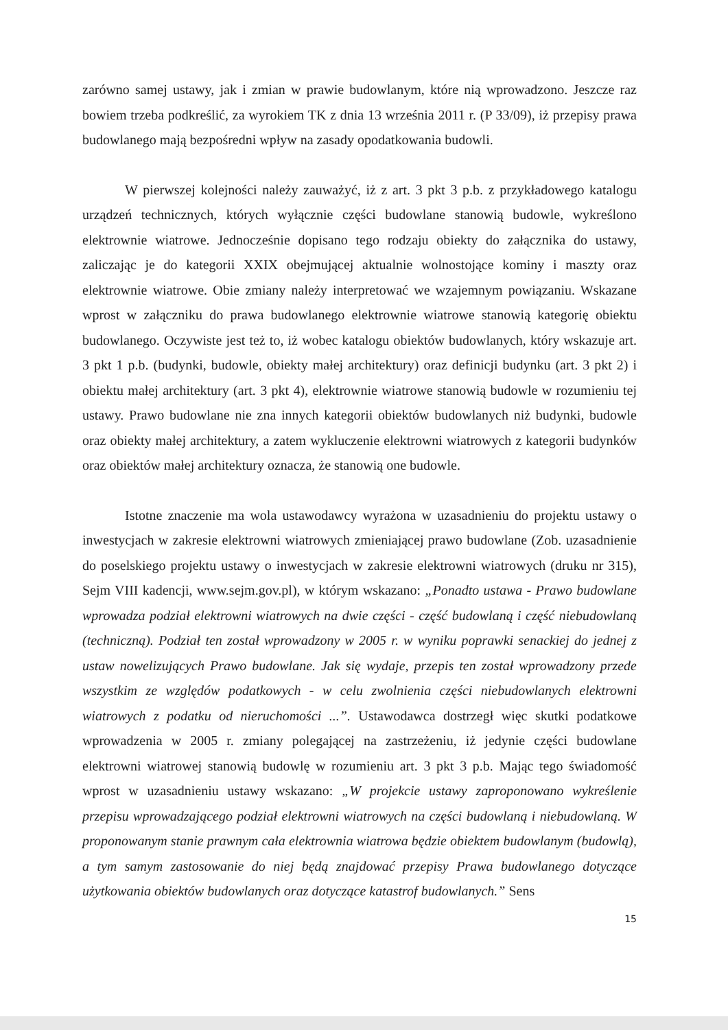zarówno samej ustawy, jak i zmian w prawie budowlanym, które nią wprowadzono. Jeszcze raz bowiem trzeba podkreślić, za wyrokiem TK z dnia 13 września 2011 r. (P 33/09), iż przepisy prawa budowlanego mają bezpośredni wpływ na zasady opodatkowania budowli.
W pierwszej kolejności należy zauważyć, iż z art. 3 pkt 3 p.b. z przykładowego katalogu urządzeń technicznych, których wyłącznie części budowlane stanowią budowle, wykreślono elektrownie wiatrowe. Jednocześnie dopisano tego rodzaju obiekty do załącznika do ustawy, zaliczając je do kategorii XXIX obejmującej aktualnie wolnostojące kominy i maszty oraz elektrownie wiatrowe. Obie zmiany należy interpretować we wzajemnym powiązaniu. Wskazane wprost w załączniku do prawa budowlanego elektrownie wiatrowe stanowią kategorię obiektu budowlanego. Oczywiste jest też to, iż wobec katalogu obiektów budowlanych, który wskazuje art. 3 pkt 1 p.b. (budynki, budowle, obiekty małej architektury) oraz definicji budynku (art. 3 pkt 2) i obiektu małej architektury (art. 3 pkt 4), elektrownie wiatrowe stanowią budowle w rozumieniu tej ustawy. Prawo budowlane nie zna innych kategorii obiektów budowlanych niż budynki, budowle oraz obiekty małej architektury, a zatem wykluczenie elektrowni wiatrowych z kategorii budynków oraz obiektów małej architektury oznacza, że stanowią one budowle.
Istotne znaczenie ma wola ustawodawcy wyrażona w uzasadnieniu do projektu ustawy o inwestycjach w zakresie elektrowni wiatrowych zmieniającej prawo budowlane (Zob. uzasadnienie do poselskiego projektu ustawy o inwestycjach w zakresie elektrowni wiatrowych (druku nr 315), Sejm VIII kadencji, www.sejm.gov.pl), w którym wskazano: „Ponadto ustawa - Prawo budowlane wprowadza podział elektrowni wiatrowych na dwie części - część budowlaną i część niebudowlaną (techniczną). Podział ten został wprowadzony w 2005 r. w wyniku poprawki senackiej do jednej z ustaw nowelizujących Prawo budowlane. Jak się wydaje, przepis ten został wprowadzony przede wszystkim ze względów podatkowych - w celu zwolnienia części niebudowlanych elektrowni wiatrowych z podatku od nieruchomości ...”. Ustawodawca dostrzegł więc skutki podatkowe wprowadzenia w 2005 r. zmiany polegającej na zastrzeżeniu, iż jedynie części budowlane elektrowni wiatrowej stanowią budowlę w rozumieniu art. 3 pkt 3 p.b. Mając tego świadomość wprost w uzasadnieniu ustawy wskazano: „W projekcie ustawy zaproponowano wykreślenie przepisu wprowadzającego podział elektrowni wiatrowych na części budowlaną i niebudowlaną. W proponowanym stanie prawnym cała elektrownia wiatrowa będzie obiektem budowlanym (budowlą), a tym samym zastosowanie do niej będą znajdować przepisy Prawa budowlanego dotyczące użytkowania obiektów budowlanych oraz dotyczące katastrof budowlanych.” Sens
15